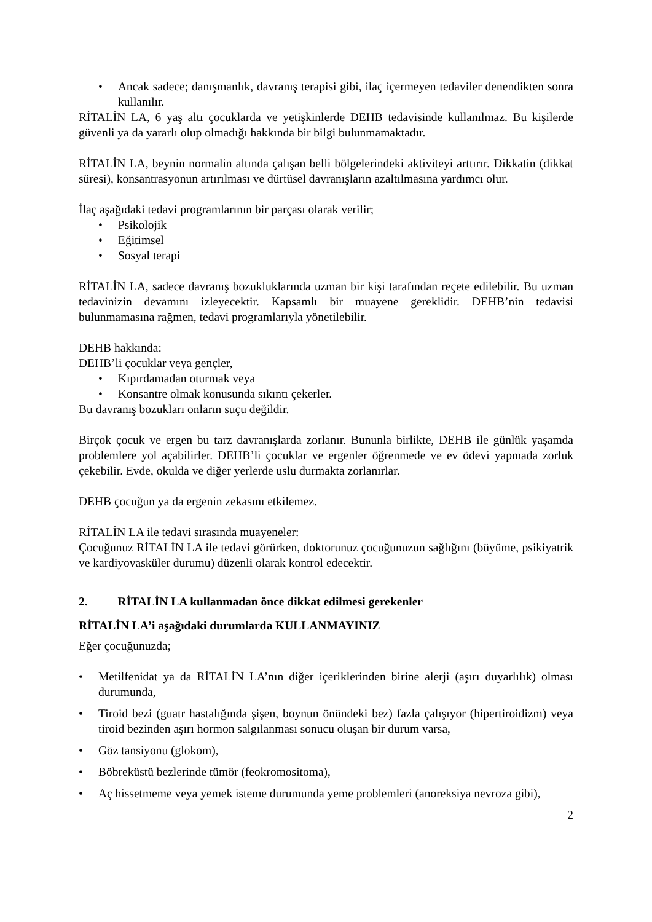• Ancak sadece; danışmanlık, davranış terapisi gibi, ilaç içermeyen tedaviler denendikten sonra kullanılır.
RİTALİN LA, 6 yaş altı çocuklarda ve yetişkinlerde DEHB tedavisinde kullanılmaz. Bu kişilerde güvenli ya da yararlı olup olmadığı hakkında bir bilgi bulunmamaktadır.
RİTALİN LA, beynin normalin altında çalışan belli bölgelerindeki aktiviteyi arttırır. Dikkatin (dikkat süresi), konsantrasyonun artırılması ve dürtüsel davranışların azaltılmasına yardımcı olur.
İlaç aşağıdaki tedavi programlarının bir parçası olarak verilir;
• Psikolojik
• Eğitimsel
• Sosyal terapi
RİTALİN LA, sadece davranış bozukluklarında uzman bir kişi tarafından reçete edilebilir. Bu uzman tedavinizin devamını izleyecektir. Kapsamlı bir muayene gereklidir. DEHB’nin tedavisi bulunmamasına rağmen, tedavi programlarıyla yönetilebilir.
DEHB hakkında:
DEHB’li çocuklar veya gençler,
• Kıpırdamadan oturmak veya
• Konsantre olmak konusunda sıkıntı çekerler.
Bu davranış bozukları onların suçu değildir.
Birçok çocuk ve ergen bu tarz davranışlarda zorlanır. Bununla birlikte, DEHB ile günlük yaşamda problemlere yol açabilirler. DEHB’li çocuklar ve ergenler öğrenmede ve ev ödevi yapmada zorluk çekebilir. Evde, okulda ve diğer yerlerde uslu durmakta zorlanırlar.
DEHB çocuğun ya da ergenin zekasını etkilemez.
RİTALİN LA ile tedavi sırasında muayeneler:
Çocuğunuz RİTALİN LA ile tedavi görürken, doktorunuz çocuğunuzun sağlığını (büyüme, psikiyatrik ve kardiyovasküler durumu) düzenli olarak kontrol edecektir.
2. RİTALİN LA kullanmadan önce dikkat edilmesi gerekenler
RİTALİN LA’i aşağıdaki durumlarda KULLANMAYINIZ
Eğer çocuğunuzda;
• Metilfenidat ya da RİTALİN LA’nın diğer içeriklerinden birine alerji (aşırı duyarlılık) olması durumunda,
• Tiroid bezi (guatr hastalığında şişen, boynun önündeki bez) fazla çalışıyor (hipertiroidizm) veya tiroid bezinden aşırı hormon salgılanması sonucu oluşan bir durum varsa,
• Göz tansiyonu (glokom),
• Böbreküstü bezlerinde tümör (feokromositoma),
• Aç hissetmeme veya yemek isteme durumunda yeme problemleri (anoreksiya nevroza gibi),
2